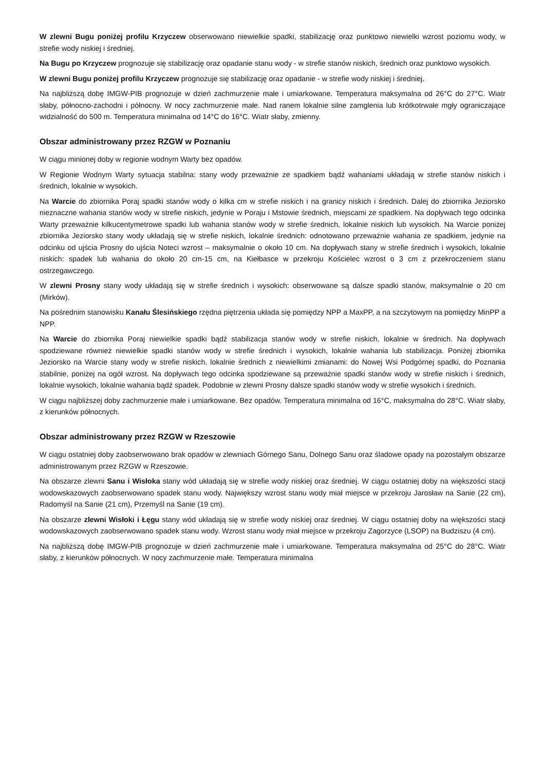W zlewni Bugu poniżej profilu Krzyczew obserwowano niewielkie spadki, stabilizację oraz punktowo niewielki wzrost poziomu wody, w strefie wody niskiej i średniej.
Na Bugu po Krzyczew prognozuje się stabilizację oraz opadanie stanu wody - w strefie stanów niskich, średnich oraz punktowo wysokich.
W zlewni Bugu poniżej profilu Krzyczew prognozuje się stabilizację oraz opadanie - w strefie wody niskiej i średniej.
Na najbliższą dobę IMGW-PIB prognozuje w dzień zachmurzenie małe i umiarkowane. Temperatura maksymalna od 26°C do 27°C. Wiatr słaby, północno-zachodni i północny. W nocy zachmurzenie małe. Nad ranem lokalnie silne zamglenia lub krótkotrwałe mgły ograniczające widzialność do 500 m. Temperatura minimalna od 14°C do 16°C. Wiatr słaby, zmienny.
Obszar administrowany przez RZGW w Poznaniu
W ciągu minionej doby w regionie wodnym Warty bez opadów.
W Regionie Wodnym Warty sytuacja stabilna: stany wody przeważnie ze spadkiem bądź wahaniami układają w strefie stanów niskich i średnich, lokalnie w wysokich.
Na Warcie do zbiornika Poraj spadki stanów wody o kilka cm w strefie niskich i na granicy niskich i średnich. Dalej do zbiornika Jeziorsko nieznaczne wahania stanów wody w strefie niskich, jedynie w Poraju i Mstowie średnich, miejscami ze spadkiem. Na dopływach tego odcinka Warty przeważnie kilkucentymetrowe spadki lub wahania stanów wody w strefie średnich, lokalnie niskich lub wysokich. Na Warcie poniżej zbiornika Jeziorsko stany wody układają się w strefie niskich, lokalnie średnich: odnotowano przeważnie wahania ze spadkiem, jedynie na odcinku od ujścia Prosny do ujścia Noteci wzrost – maksymalnie o około 10 cm. Na dopływach stany w strefie średnich i wysokich, lokalnie niskich: spadek lub wahania do około 20 cm-15 cm, na Kiełbasce w przekroju Kościelec wzrost o 3 cm z przekroczeniem stanu ostrzegawczego.
W zlewni Prosny stany wody układają się w strefie średnich i wysokich: obserwowane są dalsze spadki stanów, maksymalnie o 20 cm (Mirków).
Na pośrednim stanowisku Kanału Ślesińskiego rzędna piętrzenia układa się pomiędzy NPP a MaxPP, a na szczytowym na pomiędzy MinPP a NPP.
Na Warcie do zbiornika Poraj niewielkie spadki bądź stabilizacja stanów wody w strefie niskich, lokalnie w średnich. Na dopływach spodziewane również niewielkie spadki stanów wody w strefie średnich i wysokich, lokalnie wahania lub stabilizacja. Poniżej zbiornika Jeziorsko na Warcie stany wody w strefie niskich, lokalnie średnich z niewielkimi zmianami: do Nowej Wsi Podgórnej spadki, do Poznania stabilnie, poniżej na ogół wzrost. Na dopływach tego odcinka spodziewane są przeważnie spadki stanów wody w strefie niskich i średnich, lokalnie wysokich, lokalnie wahania bądź spadek. Podobnie w zlewni Prosny dalsze spadki stanów wody w strefie wysokich i średnich.
W ciągu najbliższej doby zachmurzenie małe i umiarkowane. Bez opadów. Temperatura minimalna od 16°C, maksymalna do 28°C. Wiatr słaby, z kierunków północnych.
Obszar administrowany przez RZGW w Rzeszowie
W ciągu ostatniej doby zaobserwowano brak opadów w zlewniach Górnego Sanu, Dolnego Sanu oraz śladowe opady na pozostałym obszarze administrowanym przez RZGW w Rzeszowie.
Na obszarze zlewni Sanu i Wisłoka stany wód układają się w strefie wody niskiej oraz średniej. W ciągu ostatniej doby na większości stacji wodowskazowych zaobserwowano spadek stanu wody. Największy wzrost stanu wody miał miejsce w przekroju Jarosław na Sanie (22 cm), Radomyśl na Sanie (21 cm), Przemyśl na Sanie (19 cm).
Na obszarze zlewni Wisłoki i Łęgu stany wód układają się w strefie wody niskiej oraz średniej. W ciągu ostatniej doby na większości stacji wodowskazowych zaobserwowano spadek stanu wody. Wzrost stanu wody miał miejsce w przekroju Zagorzyce (LSOP) na Budziszu (4 cm).
Na najbliższą dobę IMGW-PIB prognozuje w dzień zachmurzenie małe i umiarkowane. Temperatura maksymalna od 25°C do 28°C. Wiatr słaby, z kierunków północnych. W nocy zachmurzenie małe. Temperatura minimalna